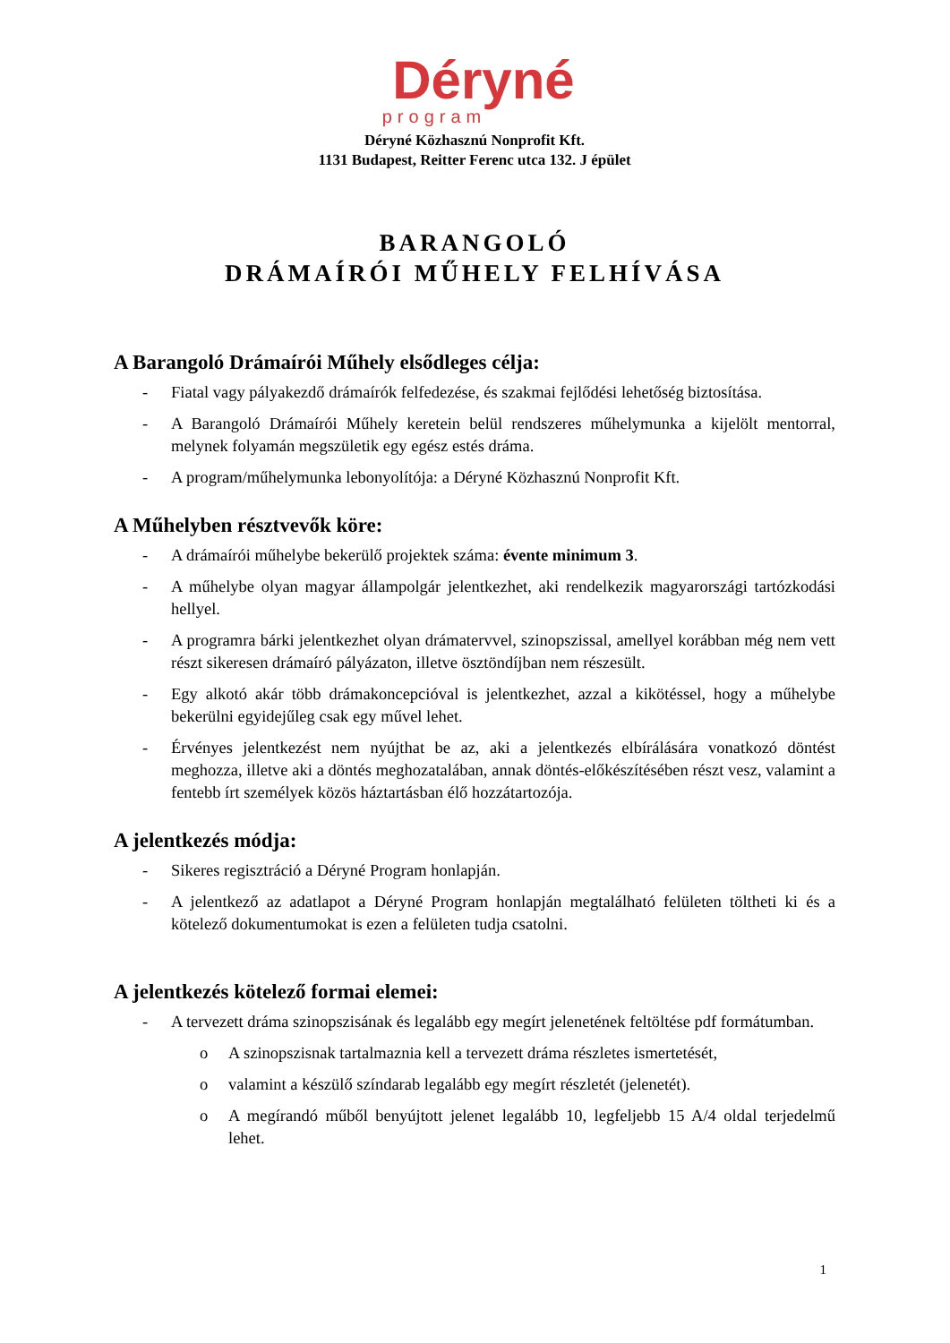Déryné
program
Déryné Közhasznú Nonprofit Kft.
1131 Budapest, Reitter Ferenc utca 132. J épület
BARANGOLÓ
DRÁMAÍRÓI MŰHELY FELHÍVÁSA
A Barangoló Drámaírói Műhely elsődleges célja:
- Fiatal vagy pályakezdő drámaírók felfedezése, és szakmai fejlődési lehetőség biztosítása.
- A Barangoló Drámaírói Műhely keretein belül rendszeres műhelymunka a kijelölt mentorral, melynek folyamán megszületik egy egész estés dráma.
- A program/műhelymunka lebonyolítója: a Déryné Közhasznú Nonprofit Kft.
A Műhelyben résztvevők köre:
- A drámaírói műhelybe bekerülő projektek száma: évente minimum 3.
- A műhelybe olyan magyar állampolgár jelentkezhet, aki rendelkezik magyarországi tartózkodási hellyel.
- A programra bárki jelentkezhet olyan drámatervvel, szinopszissal, amellyel korábban még nem vett részt sikeresen drámaíró pályázaton, illetve ösztöndíjban nem részesült.
- Egy alkotó akár több drámakoncepcióval is jelentkezhet, azzal a kikötéssel, hogy a műhelybe bekerülni egyidejűleg csak egy művel lehet.
- Érvényes jelentkezést nem nyújthat be az, aki a jelentkezés elbírálására vonatkozó döntést meghozza, illetve aki a döntés meghozatalában, annak döntés-előkészítésében részt vesz, valamint a fentebb írt személyek közös háztartásban élő hozzátartozója.
A jelentkezés módja:
- Sikeres regisztráció a Déryné Program honlapján.
- A jelentkező az adatlapot a Déryné Program honlapján megtalálható felületen töltheti ki és a kötelező dokumentumokat is ezen a felületen tudja csatolni.
A jelentkezés kötelező formai elemei:
- A tervezett dráma szinopszisának és legalább egy megírt jelenetének feltöltése pdf formátumban.
o A szinopszisnak tartalmaznia kell a tervezett dráma részletes ismertetését,
o valamint a készülő színdarab legalább egy megírt részletét (jelenetét).
o A megírandó műből benyújtott jelenet legalább 10, legfeljebb 15 A/4 oldal terjedelmű lehet.
1